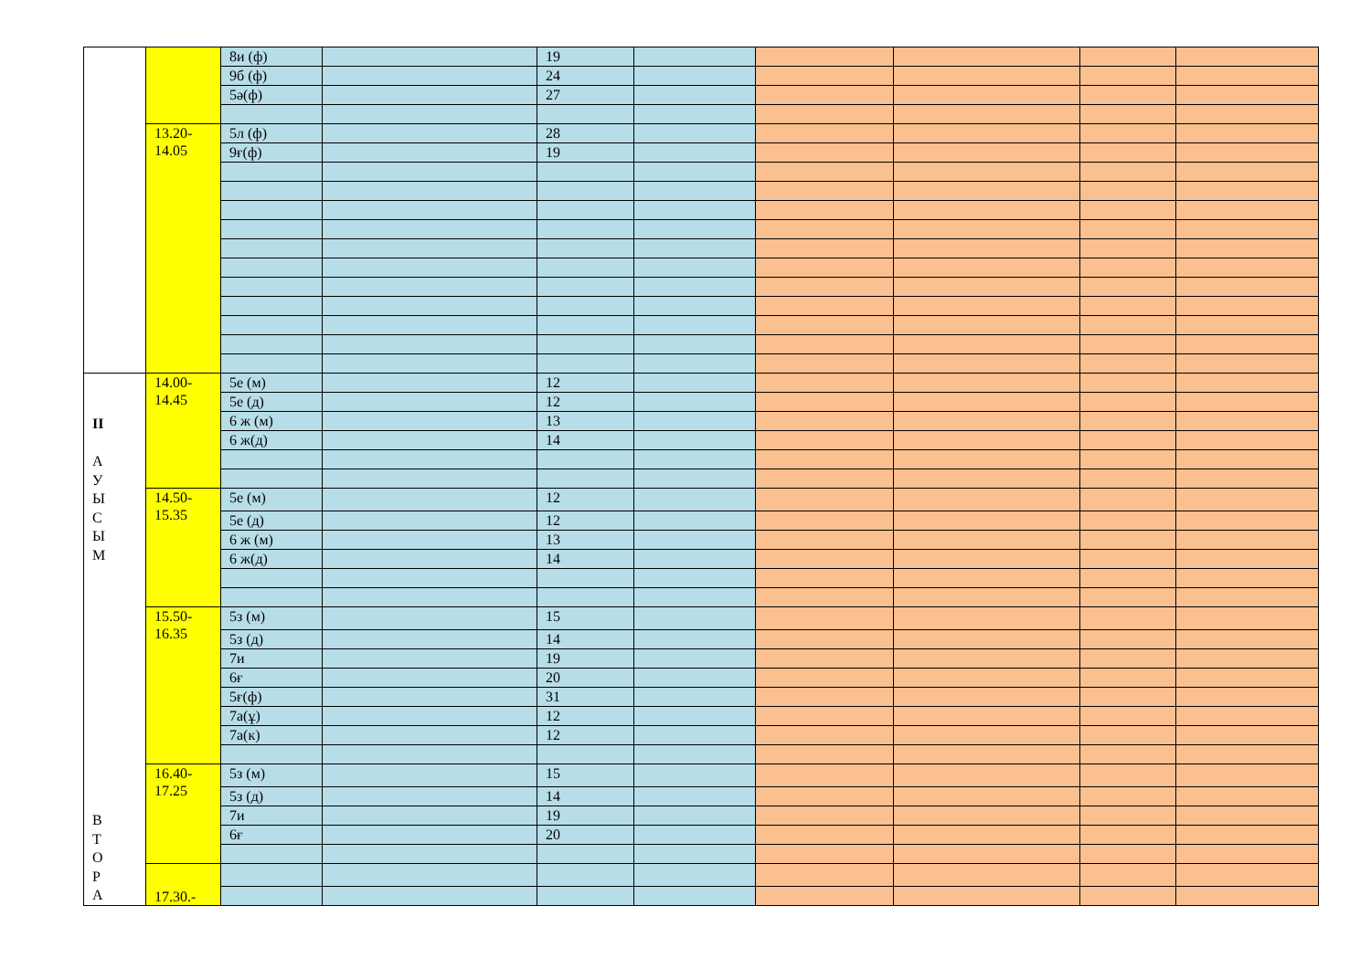| | | 8и (ф) | | 19 | | | | | |
| | | 9б (ф) | | 24 | | | | | |
| | | 5ә(ф) | | 27 | | | | | |
| | 13.20- 14.05 | 5л (ф) | | 28 | | | | | |
| | | 9ғ(ф) | | 19 | | | | | |
| II А У Ы С Ы М В Т О Р А | 14.00- 14.45 | 5е (м) | | 12 | | | | | |
| | | 5е (д) | | 12 | | | | | |
| | | 6 ж (м) | | 13 | | | | | |
| | | 6 ж(д) | | 14 | | | | | |
| | 14.50- 15.35 | 5е (м) | | 12 | | | | | |
| | | 5е (д) | | 12 | | | | | |
| | | 6 ж (м) | | 13 | | | | | |
| | | 6 ж(д) | | 14 | | | | | |
| | 15.50- 16.35 | 5з (м) | | 15 | | | | | |
| | | 5з (д) | | 14 | | | | | |
| | | 7и | | 19 | | | | | |
| | | 6ғ | | 20 | | | | | |
| | | 5ғ(ф) | | 31 | | | | | |
| | | 7а(ұ) | | 12 | | | | | |
| | | 7а(к) | | 12 | | | | | |
| | 16.40- 17.25 | 5з (м) | | 15 | | | | | |
| | | 5з (д) | | 14 | | | | | |
| | | 7и | | 19 | | | | | |
| | | 6ғ | | 20 | | | | | |
| | 17.30.- | | | | | | | | |